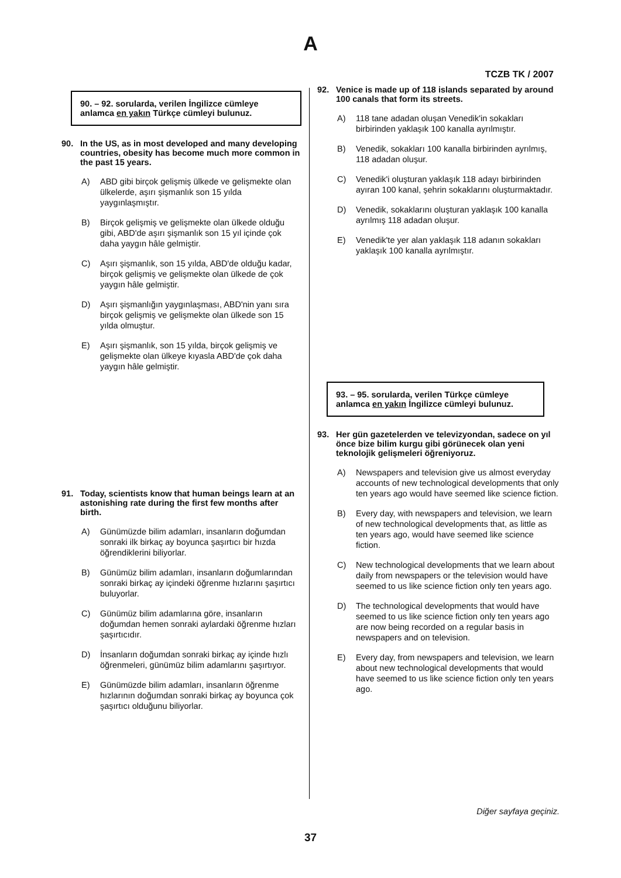A
TCZB TK / 2007
90. – 92. sorularda, verilen İngilizce cümleye anlamca en yakın Türkçe cümleyi bulunuz.
90. In the US, as in most developed and many developing countries, obesity has become much more common in the past 15 years.
A) ABD gibi birçok gelişmiş ülkede ve gelişmekte olan ülkelerde, aşırı şişmanlık son 15 yılda yaygınlaşmıştır.
B) Birçok gelişmiş ve gelişmekte olan ülkede olduğu gibi, ABD'de aşırı şişmanlık son 15 yıl içinde çok daha yaygın hâle gelmiştir.
C) Aşırı şişmanlık, son 15 yılda, ABD'de olduğu kadar, birçok gelişmiş ve gelişmekte olan ülkede de çok yaygın hâle gelmiştir.
D) Aşırı şişmanlığın yaygınlaşması, ABD'nin yanı sıra birçok gelişmiş ve gelişmekte olan ülkede son 15 yılda olmuştur.
E) Aşırı şişmanlık, son 15 yılda, birçok gelişmiş ve gelişmekte olan ülkeye kıyasla ABD'de çok daha yaygın hâle gelmiştir.
91. Today, scientists know that human beings learn at an astonishing rate during the first few months after birth.
A) Günümüzde bilim adamları, insanların doğumdan sonraki ilk birkaç ay boyunca şaşırtıcı bir hızda öğrendiklerini biliyorlar.
B) Günümüz bilim adamları, insanların doğumlarından sonraki birkaç ay içindeki öğrenme hızlarını şaşırtıcı buluyorlar.
C) Günümüz bilim adamlarına göre, insanların doğumdan hemen sonraki aylardaki öğrenme hızları şaşırtıcıdır.
D) İnsanların doğumdan sonraki birkaç ay içinde hızlı öğrenmeleri, günümüz bilim adamlarını şaşırtıyor.
E) Günümüzde bilim adamları, insanların öğrenme hızlarının doğumdan sonraki birkaç ay boyunca çok şaşırtıcı olduğunu biliyorlar.
92. Venice is made up of 118 islands separated by around 100 canals that form its streets.
A) 118 tane adadan oluşan Venedik'in sokakları birbirinden yaklaşık 100 kanalla ayrılmıştır.
B) Venedik, sokakları 100 kanalla birbirinden ayrılmış, 118 adadan oluşur.
C) Venedik'i oluşturan yaklaşık 118 adayı birbirinden ayıran 100 kanal, şehrin sokaklarını oluşturmaktadır.
D) Venedik, sokaklarını oluşturan yaklaşık 100 kanalla ayrılmış 118 adadan oluşur.
E) Venedik'te yer alan yaklaşık 118 adanın sokakları yaklaşık 100 kanalla ayrılmıştır.
93. – 95. sorularda, verilen Türkçe cümleye anlamca en yakın İngilizce cümleyi bulunuz.
93. Her gün gazetelerden ve televizyondan, sadece on yıl önce bize bilim kurgu gibi görünecek olan yeni teknolojik gelişmeleri öğreniyoruz.
A) Newspapers and television give us almost everyday accounts of new technological developments that only ten years ago would have seemed like science fiction.
B) Every day, with newspapers and television, we learn of new technological developments that, as little as ten years ago, would have seemed like science fiction.
C) New technological developments that we learn about daily from newspapers or the television would have seemed to us like science fiction only ten years ago.
D) The technological developments that would have seemed to us like science fiction only ten years ago are now being recorded on a regular basis in newspapers and on television.
E) Every day, from newspapers and television, we learn about new technological developments that would have seemed to us like science fiction only ten years ago.
Diğer sayfaya geçiniz.
37